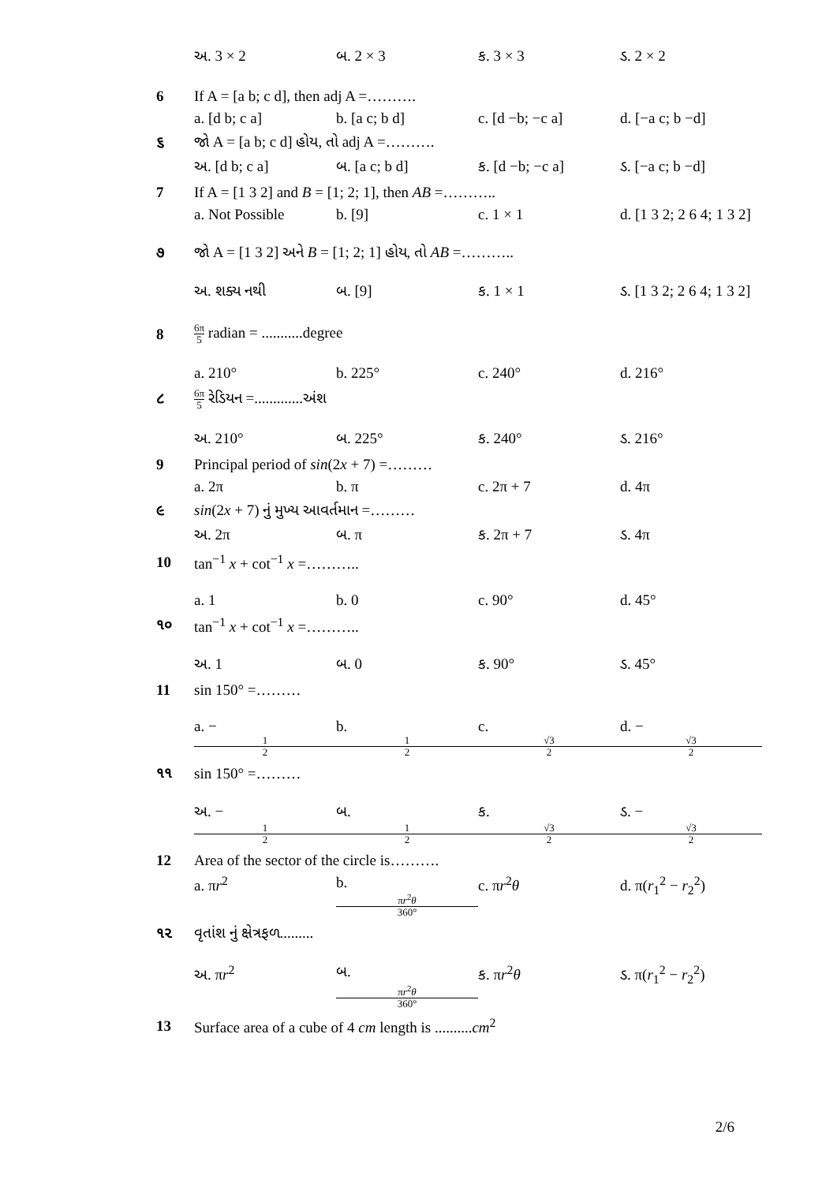અ. 3 × 2 બ. 2 × 3 ક. 3 × 3 ડ. 2 × 2
6
If A = [a b; c d], then adj A =……….
a. [d b; c a] b. [a c; b d] c. [d −b; −c a] d. [−a c; b −d]
૬
જો A = [a b; c d] હોય, તો adj A =……….
અ. [d b; c a] બ. [a c; b d] ક. [d −b; −c a] ડ. [−a c; b −d]
7
If A = [1 3 2] and B = [1; 2; 1], then AB =………..
a. Not Possible b. [9] c. 1 × 1 d. [1 3 2; 2 6 4; 1 3 2]
૭
જો A = [1 3 2] અને B = [1; 2; 1] હોય, તો AB =………..
અ. શક્ય નથી બ. [9] ક. 1 × 1 ડ. [1 3 2; 2 6 4; 1 3 2]
8
6π 5 radian = ...........degree
a. 210° b. 225° c. 240° d. 216°
૮
6π 5 રેડિયન =.............અંશ
અ. 210° બ. 225° ક. 240° ડ. 216°
9
Principal period of sin(2x + 7) =………
a. 2π b. π c. 2π + 7 d. 4π
૯
sin(2x + 7) નું મુખ્ય આવર્તમાન =………
અ. 2π બ. π ક. 2π + 7 ડ. 4π
10 tan<sup>−1</sup> x + cot<sup>−1</sup> x =………..
a. 1 b. 0 c. 90° d. 45°
૧૦ tan<sup>−1</sup> x + cot<sup>−1</sup> x =………..
અ. 1 બ. 0 ક. 90° ડ. 45°
11 sin 150° =………
a. − 1 2 b. 1 2 c. √3 2 d. − √3 2
૧૧ sin 150° =………
અ. − 1 2 બ. 1 2 ક. √3 2 ડ. − √3 2
12
Area of the sector of the circle is……….
a. πr<sup>2</sup> b. πr<sup>2</sup>θ 360° c. πr<sup>2</sup>θ d. π(r<sub>1</sub><sup>2</sup> − r<sub>2</sub><sup>2</sup>)
૧૨ વૃતાંશ નું ક્ષેત્રફળ.........
અ. πr<sup>2</sup> બ. πr<sup>2</sup>θ 360° ક. πr<sup>2</sup>θ ડ. π(r<sub>1</sub><sup>2</sup> − r<sub>2</sub><sup>2</sup>)
13
Surface area of a cube of 4 cm length is ..........cm<sup>2</sup>
2/6